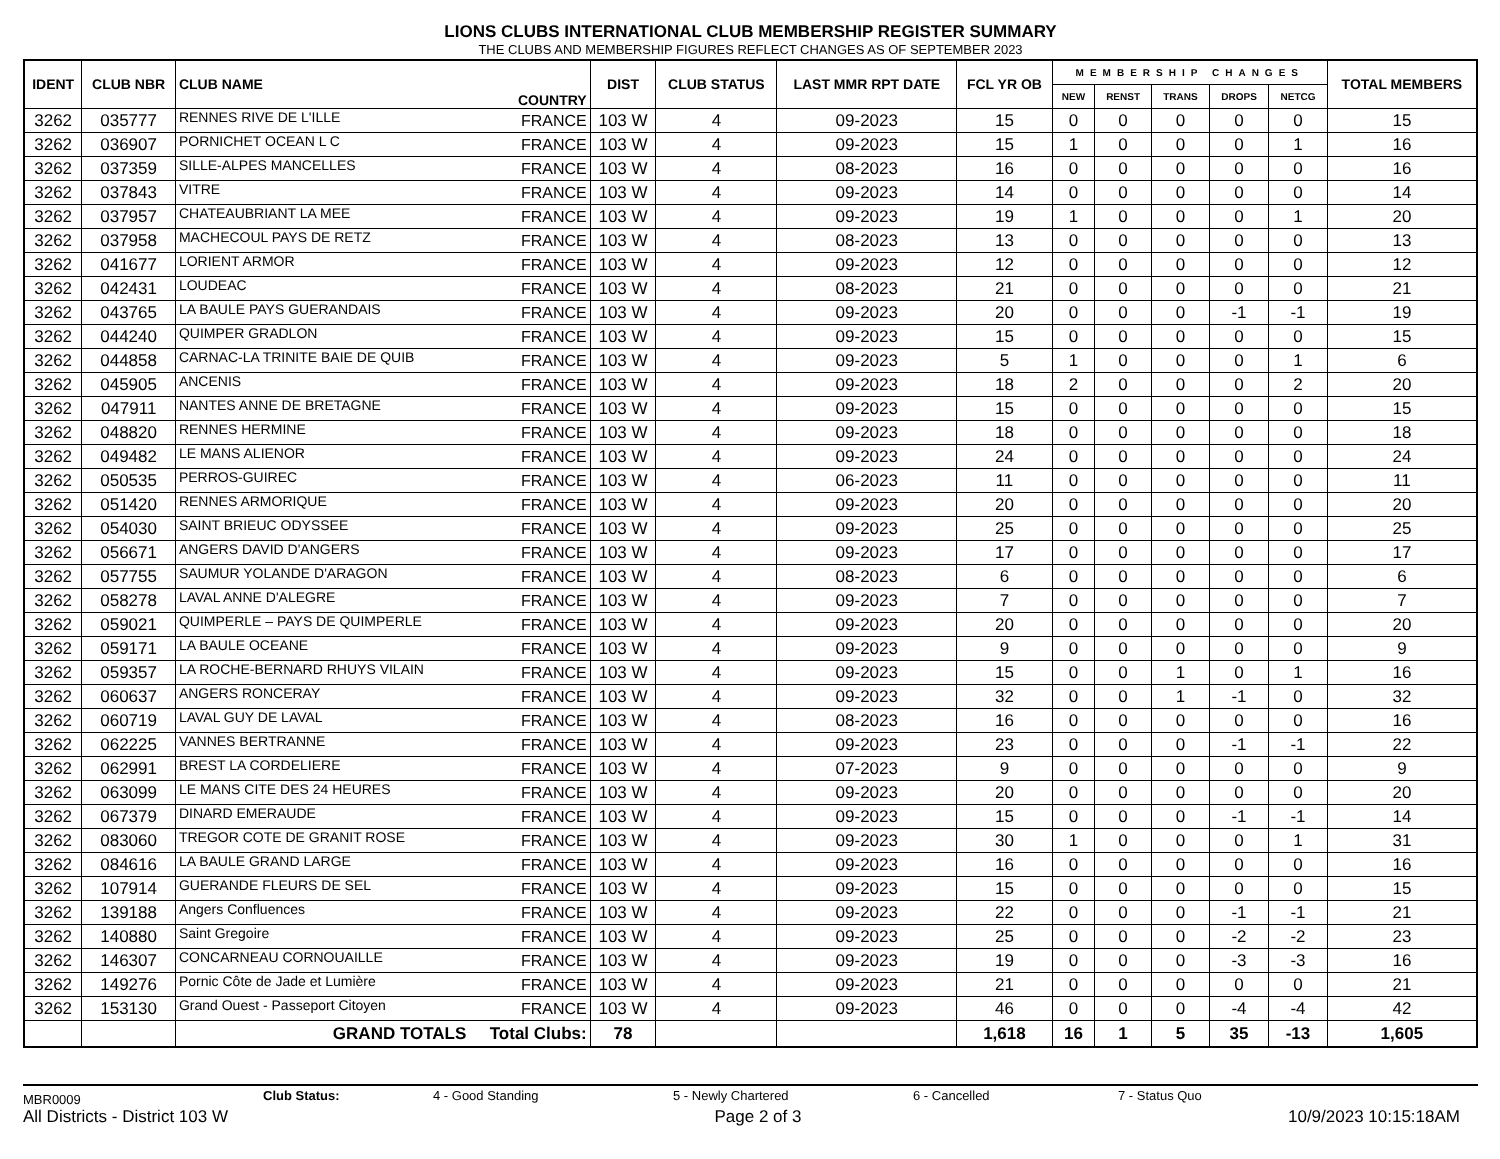LIONS CLUBS INTERNATIONAL CLUB MEMBERSHIP REGISTER SUMMARY
THE CLUBS AND MEMBERSHIP FIGURES REFLECT CHANGES AS OF SEPTEMBER 2023
| IDENT | CLUB NBR | CLUB NAME | COUNTRY | DIST | CLUB STATUS | LAST MMR RPT DATE | FCL YR OB | MEMBERSHIP CHANGES | | | | | TOTAL MEMBERS |
| --- | --- | --- | --- | --- | --- | --- | --- | --- | --- | --- | --- | --- | --- |
| | | | | | | | | NEW | RENST | TRANS | DROPS | NETCG | |
| 3262 | 035777 | RENNES RIVE DE L'ILLE | FRANCE | 103 W | 4 | 09-2023 | 15 | 0 | 0 | 0 | 0 | 0 | 15 |
| 3262 | 036907 | PORNICHET OCEAN L C | FRANCE | 103 W | 4 | 09-2023 | 15 | 1 | 0 | 0 | 0 | 1 | 16 |
| 3262 | 037359 | SILLE-ALPES MANCELLES | FRANCE | 103 W | 4 | 08-2023 | 16 | 0 | 0 | 0 | 0 | 0 | 16 |
| 3262 | 037843 | VITRE | FRANCE | 103 W | 4 | 09-2023 | 14 | 0 | 0 | 0 | 0 | 0 | 14 |
| 3262 | 037957 | CHATEAUBRIANT LA MEE | FRANCE | 103 W | 4 | 09-2023 | 19 | 1 | 0 | 0 | 0 | 1 | 20 |
| 3262 | 037958 | MACHECOUL PAYS DE RETZ | FRANCE | 103 W | 4 | 08-2023 | 13 | 0 | 0 | 0 | 0 | 0 | 13 |
| 3262 | 041677 | LORIENT ARMOR | FRANCE | 103 W | 4 | 09-2023 | 12 | 0 | 0 | 0 | 0 | 0 | 12 |
| 3262 | 042431 | LOUDEAC | FRANCE | 103 W | 4 | 08-2023 | 21 | 0 | 0 | 0 | 0 | 0 | 21 |
| 3262 | 043765 | LA BAULE PAYS GUERANDAIS | FRANCE | 103 W | 4 | 09-2023 | 20 | 0 | 0 | 0 | -1 | -1 | 19 |
| 3262 | 044240 | QUIMPER GRADLON | FRANCE | 103 W | 4 | 09-2023 | 15 | 0 | 0 | 0 | 0 | 0 | 15 |
| 3262 | 044858 | CARNAC-LA TRINITE BAIE DE QUIB | FRANCE | 103 W | 4 | 09-2023 | 5 | 1 | 0 | 0 | 0 | 1 | 6 |
| 3262 | 045905 | ANCENIS | FRANCE | 103 W | 4 | 09-2023 | 18 | 2 | 0 | 0 | 0 | 2 | 20 |
| 3262 | 047911 | NANTES ANNE DE BRETAGNE | FRANCE | 103 W | 4 | 09-2023 | 15 | 0 | 0 | 0 | 0 | 0 | 15 |
| 3262 | 048820 | RENNES HERMINE | FRANCE | 103 W | 4 | 09-2023 | 18 | 0 | 0 | 0 | 0 | 0 | 18 |
| 3262 | 049482 | LE MANS ALIENOR | FRANCE | 103 W | 4 | 09-2023 | 24 | 0 | 0 | 0 | 0 | 0 | 24 |
| 3262 | 050535 | PERROS-GUIREC | FRANCE | 103 W | 4 | 06-2023 | 11 | 0 | 0 | 0 | 0 | 0 | 11 |
| 3262 | 051420 | RENNES ARMORIQUE | FRANCE | 103 W | 4 | 09-2023 | 20 | 0 | 0 | 0 | 0 | 0 | 20 |
| 3262 | 054030 | SAINT BRIEUC ODYSSEE | FRANCE | 103 W | 4 | 09-2023 | 25 | 0 | 0 | 0 | 0 | 0 | 25 |
| 3262 | 056671 | ANGERS DAVID D'ANGERS | FRANCE | 103 W | 4 | 09-2023 | 17 | 0 | 0 | 0 | 0 | 0 | 17 |
| 3262 | 057755 | SAUMUR YOLANDE D'ARAGON | FRANCE | 103 W | 4 | 08-2023 | 6 | 0 | 0 | 0 | 0 | 0 | 6 |
| 3262 | 058278 | LAVAL ANNE D'ALEGRE | FRANCE | 103 W | 4 | 09-2023 | 7 | 0 | 0 | 0 | 0 | 0 | 7 |
| 3262 | 059021 | QUIMPERLE – PAYS DE QUIMPERLE | FRANCE | 103 W | 4 | 09-2023 | 20 | 0 | 0 | 0 | 0 | 0 | 20 |
| 3262 | 059171 | LA BAULE OCEANE | FRANCE | 103 W | 4 | 09-2023 | 9 | 0 | 0 | 0 | 0 | 0 | 9 |
| 3262 | 059357 | LA ROCHE-BERNARD RHUYS VILAIN | FRANCE | 103 W | 4 | 09-2023 | 15 | 0 | 0 | 1 | 0 | 1 | 16 |
| 3262 | 060637 | ANGERS RONCERAY | FRANCE | 103 W | 4 | 09-2023 | 32 | 0 | 0 | 1 | -1 | 0 | 32 |
| 3262 | 060719 | LAVAL GUY DE LAVAL | FRANCE | 103 W | 4 | 08-2023 | 16 | 0 | 0 | 0 | 0 | 0 | 16 |
| 3262 | 062225 | VANNES BERTRANNE | FRANCE | 103 W | 4 | 09-2023 | 23 | 0 | 0 | 0 | -1 | -1 | 22 |
| 3262 | 062991 | BREST LA CORDELIERE | FRANCE | 103 W | 4 | 07-2023 | 9 | 0 | 0 | 0 | 0 | 0 | 9 |
| 3262 | 063099 | LE MANS CITE DES 24 HEURES | FRANCE | 103 W | 4 | 09-2023 | 20 | 0 | 0 | 0 | 0 | 0 | 20 |
| 3262 | 067379 | DINARD EMERAUDE | FRANCE | 103 W | 4 | 09-2023 | 15 | 0 | 0 | 0 | -1 | -1 | 14 |
| 3262 | 083060 | TREGOR COTE DE GRANIT ROSE | FRANCE | 103 W | 4 | 09-2023 | 30 | 1 | 0 | 0 | 0 | 1 | 31 |
| 3262 | 084616 | LA BAULE GRAND LARGE | FRANCE | 103 W | 4 | 09-2023 | 16 | 0 | 0 | 0 | 0 | 0 | 16 |
| 3262 | 107914 | GUERANDE FLEURS DE SEL | FRANCE | 103 W | 4 | 09-2023 | 15 | 0 | 0 | 0 | 0 | 0 | 15 |
| 3262 | 139188 | Angers Confluences | FRANCE | 103 W | 4 | 09-2023 | 22 | 0 | 0 | 0 | -1 | -1 | 21 |
| 3262 | 140880 | Saint Gregoire | FRANCE | 103 W | 4 | 09-2023 | 25 | 0 | 0 | 0 | -2 | -2 | 23 |
| 3262 | 146307 | CONCARNEAU CORNOUAILLE | FRANCE | 103 W | 4 | 09-2023 | 19 | 0 | 0 | 0 | -3 | -3 | 16 |
| 3262 | 149276 | Pornic Côte de Jade et Lumière | FRANCE | 103 W | 4 | 09-2023 | 21 | 0 | 0 | 0 | 0 | 0 | 21 |
| 3262 | 153130 | Grand Ouest - Passeport Citoyen | FRANCE | 103 W | 4 | 09-2023 | 46 | 0 | 0 | 0 | -4 | -4 | 42 |
| | | GRAND TOTALS | Total Clubs: | 78 | | | 1,618 | 16 | 1 | 5 | 35 | -13 | 1,605 |
MBR0009 Club Status: 4 - Good Standing 5 - Newly Chartered 6 - Cancelled 7 - Status Quo
All Districts - District 103 W Page 2 of 3 10/9/2023 10:15:18AM